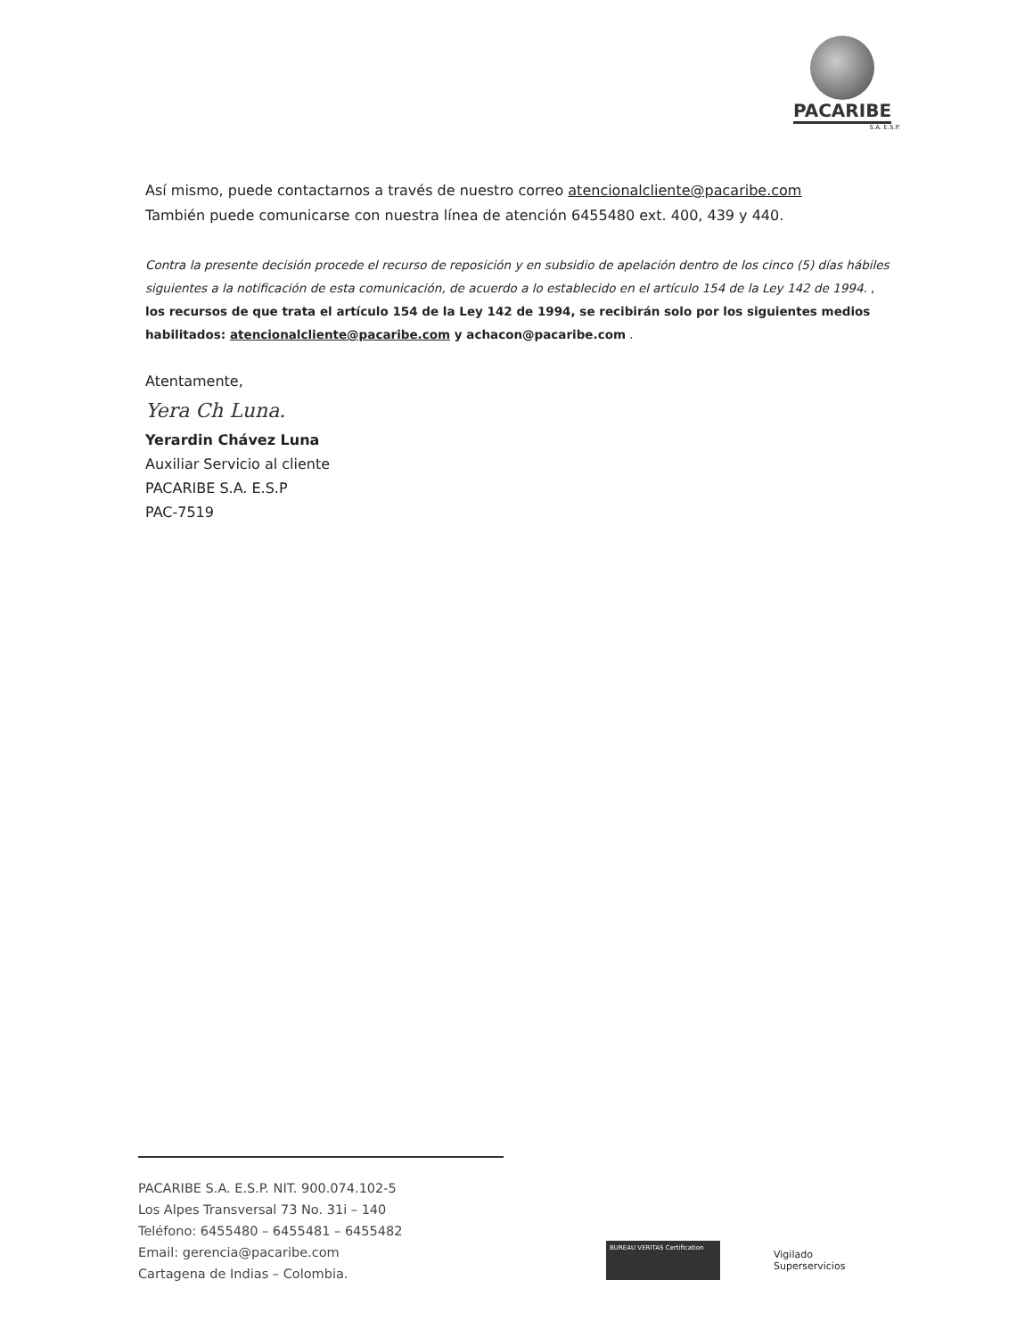PACARIBE
S.A. E.S.P.
Así mismo, puede contactarnos a través de nuestro correo atencionalcliente@pacaribe.com
También puede comunicarse con nuestra línea de atención 6455480 ext. 400, 439 y 440.
Contra la presente decisión procede el recurso de reposición y en subsidio de apelación dentro de los cinco (5) días hábiles siguientes a la notificación de esta comunicación, de acuerdo a lo establecido en el artículo 154 de la Ley 142 de 1994. , los recursos de que trata el artículo 154 de la Ley 142 de 1994, se recibirán solo por los siguientes medios habilitados: atencionalcliente@pacaribe.com y achacon@pacaribe.com .
Atentamente,
Yera Ch Luna.
Yerardin Chávez Luna
Auxiliar Servicio al cliente
PACARIBE S.A. E.S.P
PAC-7519
PACARIBE S.A. E.S.P. NIT. 900.074.102-5
Los Alpes Transversal 73 No. 31i – 140
Teléfono: 6455480 – 6455481 – 6455482
Email: gerencia@pacaribe.com
Cartagena de Indias – Colombia.
BUREAU VERITAS Certification
Vigilado
Superservicios